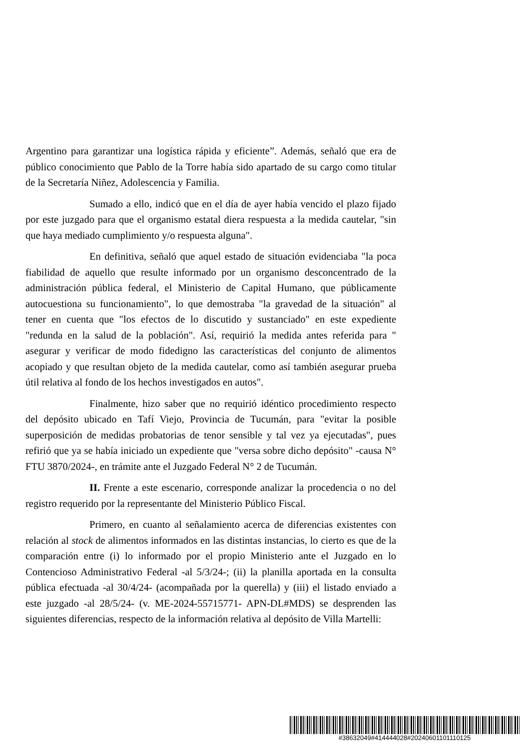Argentino para garantizar una logística rápida y eficiente”. Además, señaló que era de público conocimiento que Pablo de la Torre había sido apartado de su cargo como titular de la Secretaría Niñez, Adolescencia y Familia.
Sumado a ello, indicó que en el día de ayer había vencido el plazo fijado por este juzgado para que el organismo estatal diera respuesta a la medida cautelar, "sin que haya mediado cumplimiento y/o respuesta alguna".
En definitiva, señaló que aquel estado de situación evidenciaba "la poca fiabilidad de aquello que resulte informado por un organismo desconcentrado de la administración pública federal, el Ministerio de Capital Humano, que públicamente autocuestiona su funcionamiento", lo que demostraba "la gravedad de la situación" al tener en cuenta que "los efectos de lo discutido y sustanciado" en este expediente "redunda en la salud de la población". Así, requirió la medida antes referida para " asegurar y verificar de modo fidedigno las características del conjunto de alimentos acopiado y que resultan objeto de la medida cautelar, como así también asegurar prueba útil relativa al fondo de los hechos investigados en autos".
Finalmente, hizo saber que no requirió idéntico procedimiento respecto del depósito ubicado en Tafí Viejo, Provincia de Tucumán, para "evitar la posible superposición de medidas probatorias de tenor sensible y tal vez ya ejecutadas", pues refirió que ya se había iniciado un expediente que "versa sobre dicho depósito" -causa N° FTU 3870/2024-, en trámite ante el Juzgado Federal N° 2 de Tucumán.
II. Frente a este escenario, corresponde analizar la procedencia o no del registro requerido por la representante del Ministerio Público Fiscal.
Primero, en cuanto al señalamiento acerca de diferencias existentes con relación al stock de alimentos informados en las distintas instancias, lo cierto es que de la comparación entre (i) lo informado por el propio Ministerio ante el Juzgado en lo Contencioso Administrativo Federal -al 5/3/24-; (ii) la planilla aportada en la consulta pública efectuada -al 30/4/24- (acompañada por la querella) y (iii) el listado enviado a este juzgado -al 28/5/24- (v. ME-2024-55715771- APN-DL#MDS) se desprenden las siguientes diferencias, respecto de la información relativa al depósito de Villa Martelli:
#38632049#414444028#20240601101110125